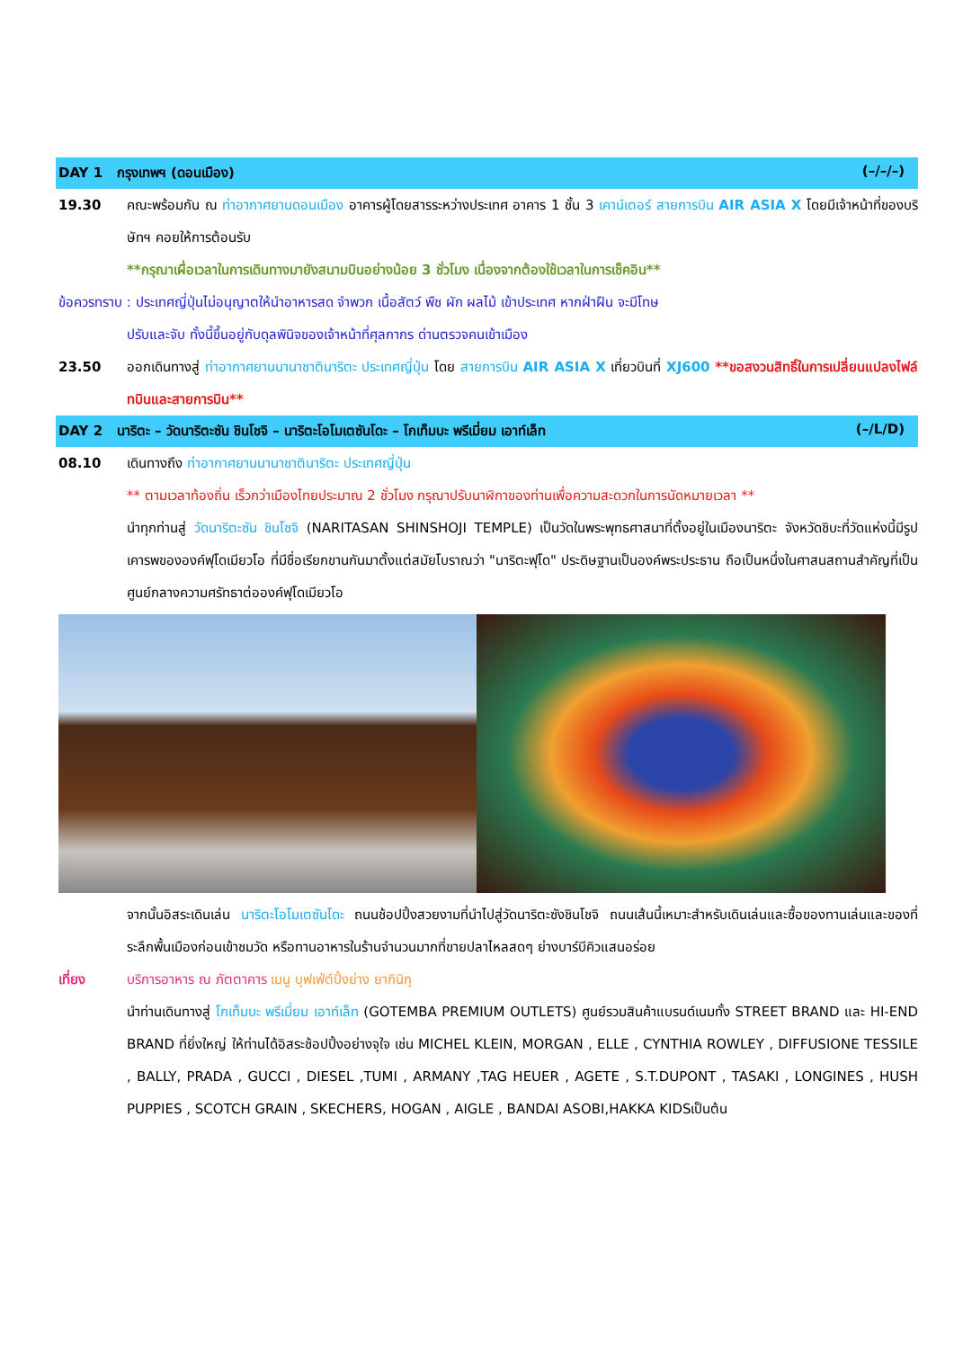DAY 1 กรุงเทพฯ (ดอนเมือง) (–/–/–)
19.30 คณะพร้อมกัน ณ ท่าอากาศยานดอนเมือง อาคารผู้โดยสารระหว่างประเทศ อาคาร 1 ชั้น 3 เคาน์เตอร์ สายการบิน AIR ASIA X โดยมีเจ้าหน้าที่ของบริษัทฯ คอยให้การต้อนรับ
**กรุณาเผื่อเวลาในการเดินทางมายังสนามบินอย่างน้อย 3 ชั่วโมง เนื่องจากต้องใช้เวลาในการเช็คอิน**
ข้อควรทราบ : ประเทศญี่ปุ่นไม่อนุญาตให้นำอาหารสด จำพวก เนื้อสัตว์ พืช ผัก ผลไม้ เข้าประเทศ หากฝ่าฝืน จะมีโทษ
ปรับและจับ ทั้งนี้ขึ้นอยู่กับดุลพินิจของเจ้าหน้าที่ศุลกากร ด่านตรวจคนเข้าเมือง
23.50 ออกเดินทางสู่ ท่าอากาศยานนานาชาตินาริตะ ประเทศญี่ปุ่น โดย สายการบิน AIR ASIA X เที่ยวบินที่ XJ600 **ขอสงวนสิทธิ์ในการเปลี่ยนแปลงไฟล์ทบินและสายการบิน**
DAY 2 นาริตะ – วัดนาริตะซัน ชินโชจิ – นาริตะโอโมเตซันโดะ – โกเท็มบะ พรีเมี่ยม เอาท์เล็ท (–/L/D)
08.10 เดินทางถึง ท่าอากาศยานนานาชาตินาริตะ ประเทศญี่ปุ่น
** ตามเวลาท้องถิ่น เร็วกว่าเมืองไทยประมาณ 2 ชั่วโมง กรุณาปรับนาฬิกาของท่านเพื่อความสะดวกในการนัดหมายเวลา **
นำทุกท่านสู่ วัดนาริตะซัน ชินโชจิ (NARITASAN SHINSHOJI TEMPLE) เป็นวัดในพระพุทธศาสนาที่ตั้งอยู่ในเมืองนาริตะ จังหวัดชิบะที่วัดแห่งนี้มีรูปเคารพขององค์ฟุโดเมียวโอ ที่มีชื่อเรียกขานกันมาตั้งแต่สมัยโบราณว่า "นาริตะฟุโด" ประดิษฐานเป็นองค์พระประธาน ถือเป็นหนึ่งในศาสนสถานสำคัญที่เป็นศูนย์กลางความศรัทธาต่อองค์ฟุโดเมียวโอ
จากนั้นอิสระเดินเล่น นาริตะโอโมเตซันโดะ ถนนช้อปปิ้งสวยงามที่นำไปสู่วัดนาริตะซังชินโชจิ ถนนเส้นนี้เหมาะสำหรับเดินเล่นและซื้อของทานเล่นและของที่ระลึกพื้นเมืองก่อนเข้าชมวัด หรือทานอาหารในร้านจำนวนมากที่ขายปลาไหลสดๆ ย่างบาร์บีคิวแสนอร่อย
เที่ยง บริการอาหาร ณ ภัตตาคาร เมนู บุฟเฟ่ต์ปิ้งย่าง ยากินิกุ
นำท่านเดินทางสู่ โกเท็มบะ พรีเมี่ยม เอาท์เล็ท (GOTEMBA PREMIUM OUTLETS) ศูนย์รวมสินค้าแบรนด์เนมทั้ง STREET BRAND และ HI-END BRAND ที่ยิ่งใหญ่ ให้ท่านได้อิสระช้อปปิ้งอย่างจุใจ เช่น MICHEL KLEIN, MORGAN , ELLE , CYNTHIA ROWLEY , DIFFUSIONE TESSILE , BALLY, PRADA , GUCCI , DIESEL ,TUMI , ARMANY ,TAG HEUER , AGETE , S.T.DUPONT , TASAKI , LONGINES , HUSH PUPPIES , SCOTCH GRAIN , SKECHERS, HOGAN , AIGLE , BANDAI ASOBI,HAKKA KIDSเป็นต้น